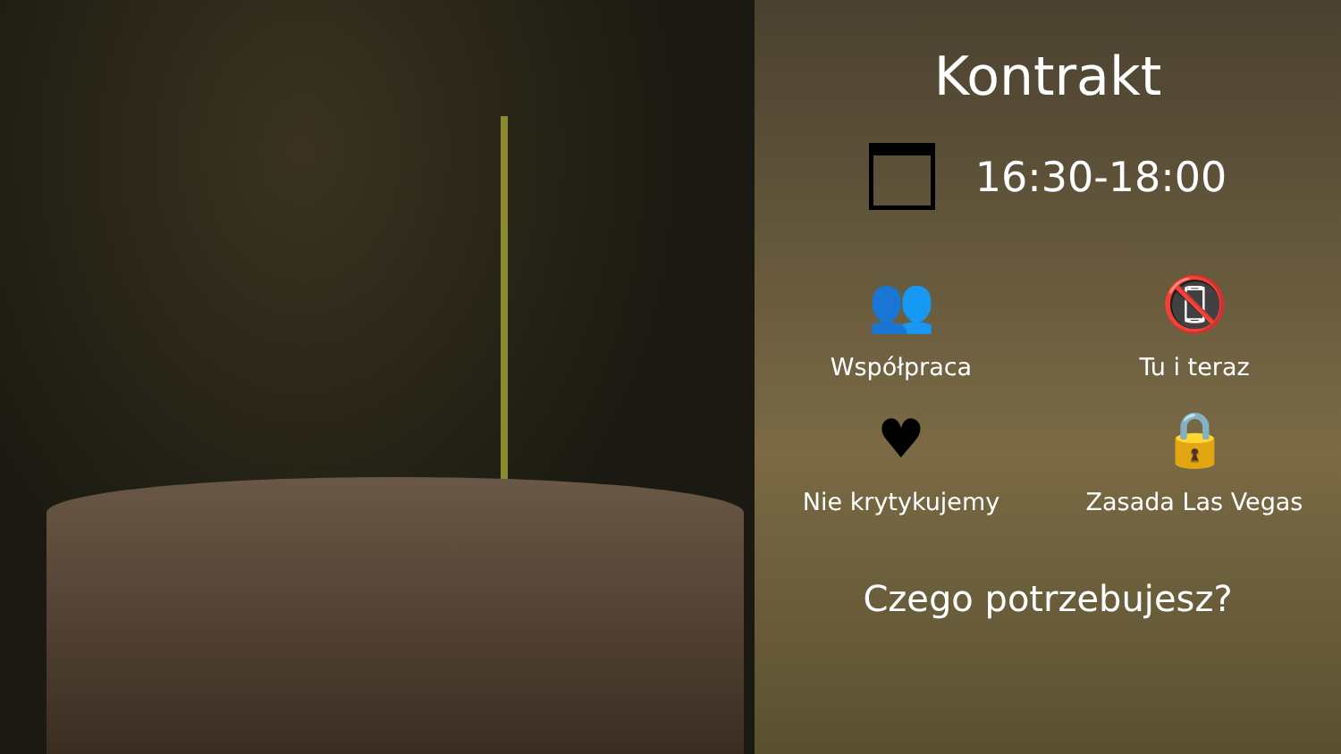Kontrakt
16:30-18:00
👥
Współpraca
📵
Tu i teraz
♥
Nie krytykujemy
🔒
Zasada Las Vegas
Czego potrzebujesz?